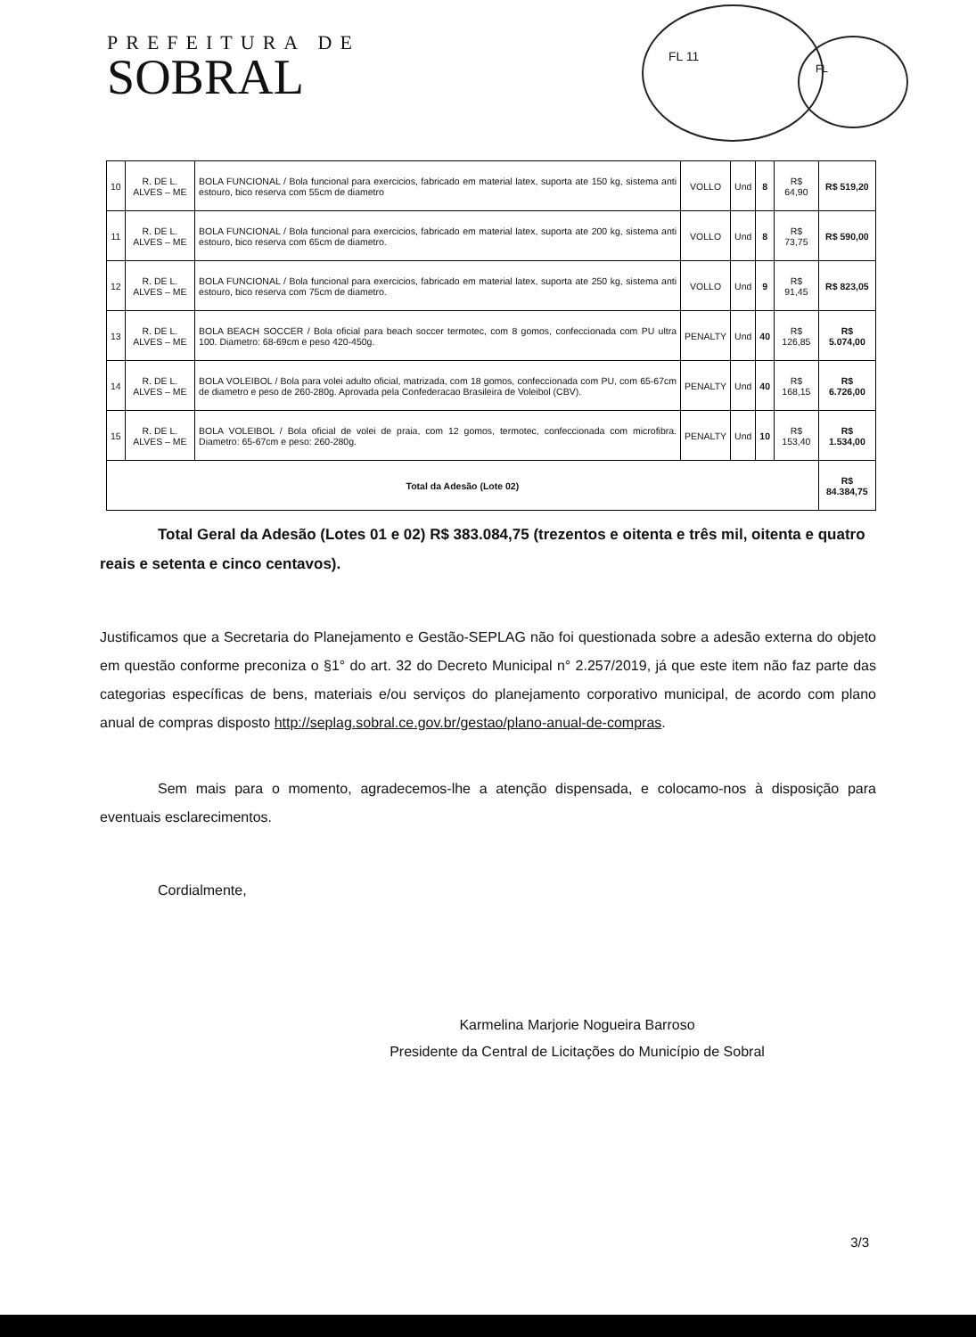PREFEITURA DE
SOBRAL
FL 11
FL
| 10 | R. DE L. ALVES – ME | BOLA FUNCIONAL / Bola funcional para exercicios, fabricado em material latex, suporta ate 150 kg, sistema anti estouro, bico reserva com 55cm de diametro | VOLLO | Und | 8 | R$ 64,90 | R$ 519,20 |
| 11 | R. DE L. ALVES – ME | BOLA FUNCIONAL / Bola funcional para exercicios, fabricado em material latex, suporta ate 200 kg, sistema anti estouro, bico reserva com 65cm de diametro. | VOLLO | Und | 8 | R$ 73,75 | R$ 590,00 |
| 12 | R. DE L. ALVES – ME | BOLA FUNCIONAL / Bola funcional para exercicios, fabricado em material latex, suporta ate 250 kg, sistema anti estouro, bico reserva com 75cm de diametro. | VOLLO | Und | 9 | R$ 91,45 | R$ 823,05 |
| 13 | R. DE L. ALVES – ME | BOLA BEACH SOCCER / Bola oficial para beach soccer termotec, com 8 gomos, confeccionada com PU ultra 100. Diametro: 68-69cm e peso 420-450g. | PENALTY | Und | 40 | R$ 126,85 | R$ 5.074,00 |
| 14 | R. DE L. ALVES – ME | BOLA VOLEIBOL / Bola para volei adulto oficial, matrizada, com 18 gomos, confeccionada com PU, com 65-67cm de diametro e peso de 260-280g. Aprovada pela Confederacao Brasileira de Voleibol (CBV). | PENALTY | Und | 40 | R$ 168,15 | R$ 6.726,00 |
| 15 | R. DE L. ALVES – ME | BOLA VOLEIBOL / Bola oficial de volei de praia, com 12 gomos, termotec, confeccionada com microfibra. Diametro: 65-67cm e peso: 260-280g. | PENALTY | Und | 10 | R$ 153,40 | R$ 1.534,00 |
| Total da Adesão (Lote 02) | | | | | | | R$ 84.384,75 |
Total Geral da Adesão (Lotes 01 e 02) R$ 383.084,75 (trezentos e oitenta e três mil, oitenta e quatro reais e setenta e cinco centavos).
Justificamos que a Secretaria do Planejamento e Gestão-SEPLAG não foi questionada sobre a adesão externa do objeto em questão conforme preconiza o §1° do art. 32 do Decreto Municipal n° 2.257/2019, já que este item não faz parte das categorias específicas de bens, materiais e/ou serviços do planejamento corporativo municipal, de acordo com plano anual de compras disposto http://seplag.sobral.ce.gov.br/gestao/plano-anual-de-compras.
Sem mais para o momento, agradecemos-lhe a atenção dispensada, e colocamo-nos à disposição para eventuais esclarecimentos.
Cordialmente,
Karmelina Marjorie Nogueira Barroso
Presidente da Central de Licitações do Município de Sobral
3/3